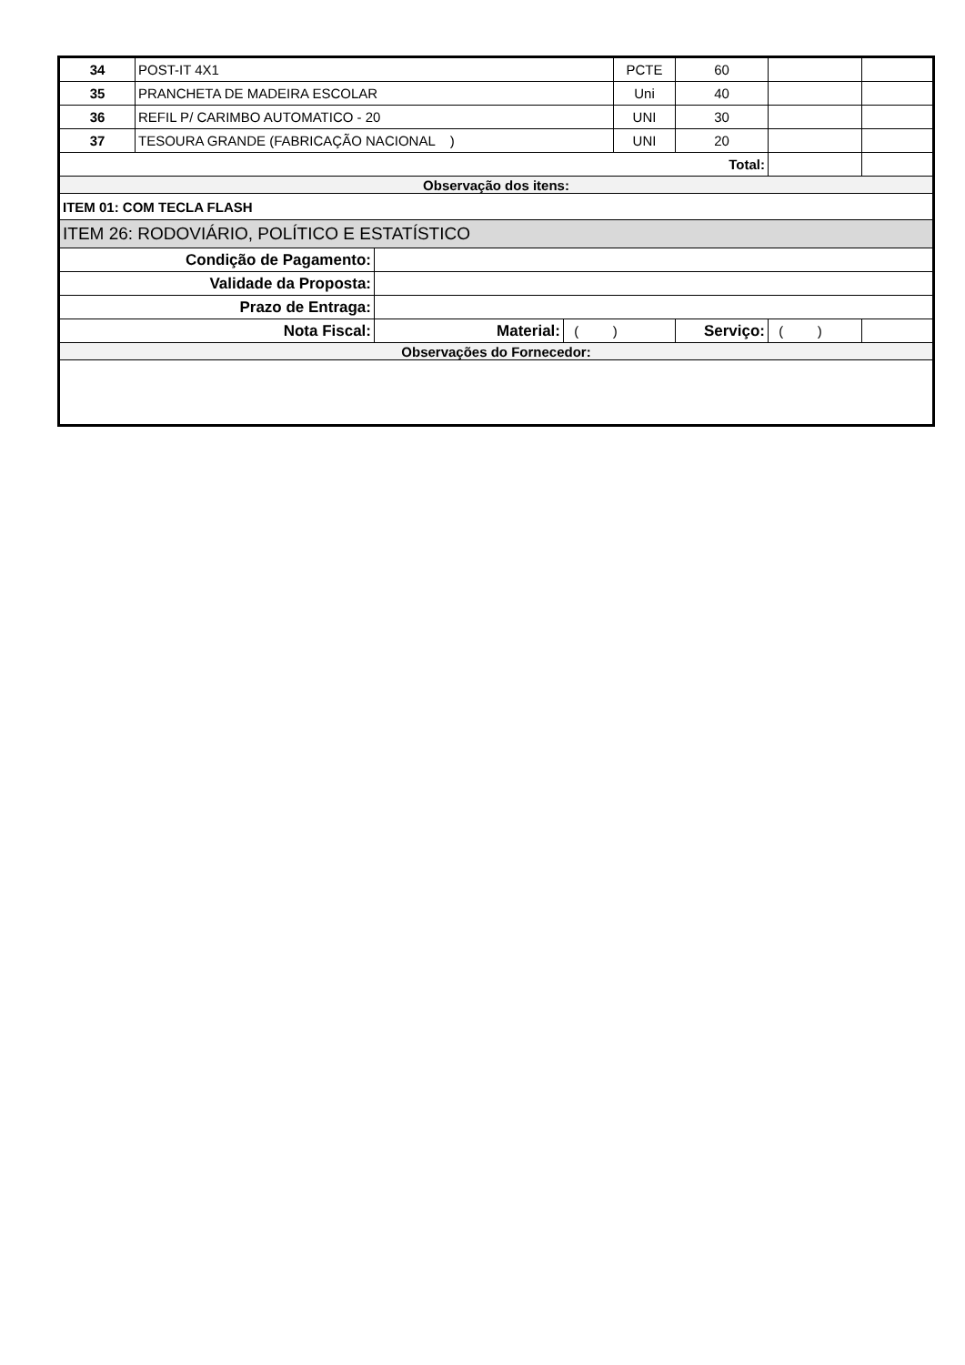| 34 | POST-IT 4X1 | | | PCTE | 60 | | |
| 35 | PRANCHETA DE MADEIRA ESCOLAR | | | Uni | 40 | | |
| 36 | REFIL P/ CARIMBO AUTOMATICO - 20 | | | UNI | 30 | | |
| 37 | TESOURA GRANDE (FABRICAÇÃO NACIONAL ) | | | UNI | 20 | | |
| Total: | | | | | | | |
| Observação dos itens: | | | | | | | |
| ITEM 01: COM TECLA FLASH | | | | | | | |
| ITEM 26: RODOVIÁRIO, POLÍTICO E ESTATÍSTICO | | | | | | | |
| Condição de Pagamento: | | | | | | | |
| Validade da Proposta: | | | | | | | |
| Prazo de Entraga: | | | | | | | |
| Nota Fiscal: | | Material: | ( ) | | Serviço: | ( ) | |
| Observações do Fornecedor: | | | | | | | |